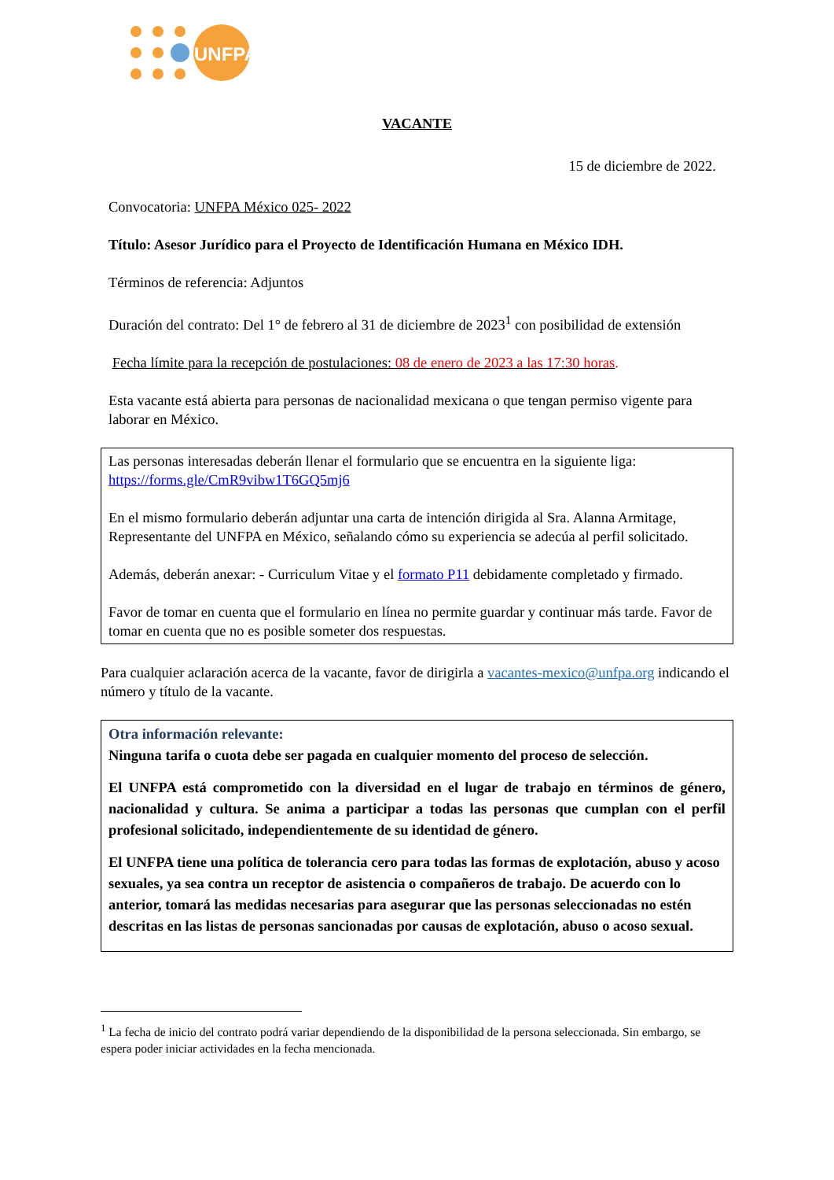UNFPA
VACANTE
15 de diciembre de 2022.
Convocatoria: UNFPA México 025- 2022
Título: Asesor Jurídico para el Proyecto de Identificación Humana en México IDH.
Términos de referencia: Adjuntos
Duración del contrato: Del 1° de febrero al 31 de diciembre de 2023<sup>1</sup> con posibilidad de extensión
Fecha límite para la recepción de postulaciones: 08 de enero de 2023 a las 17:30 horas.
Esta vacante está abierta para personas de nacionalidad mexicana o que tengan permiso vigente para laborar en México.
Las personas interesadas deberán llenar el formulario que se encuentra en la siguiente liga: https://forms.gle/CmR9vibw1T6GQ5mj6
En el mismo formulario deberán adjuntar una carta de intención dirigida al Sra. Alanna Armitage, Representante del UNFPA en México, señalando cómo su experiencia se adecúa al perfil solicitado.
Además, deberán anexar: - Curriculum Vitae y el formato P11 debidamente completado y firmado.
Favor de tomar en cuenta que el formulario en línea no permite guardar y continuar más tarde. Favor de tomar en cuenta que no es posible someter dos respuestas.
Para cualquier aclaración acerca de la vacante, favor de dirigirla a vacantes-mexico@unfpa.org indicando el número y título de la vacante.
Otra información relevante:
Ninguna tarifa o cuota debe ser pagada en cualquier momento del proceso de selección.
El UNFPA está comprometido con la diversidad en el lugar de trabajo en términos de género, nacionalidad y cultura. Se anima a participar a todas las personas que cumplan con el perfil profesional solicitado, independientemente de su identidad de género.
El UNFPA tiene una política de tolerancia cero para todas las formas de explotación, abuso y acoso sexuales, ya sea contra un receptor de asistencia o compañeros de trabajo. De acuerdo con lo anterior, tomará las medidas necesarias para asegurar que las personas seleccionadas no estén descritas en las listas de personas sancionadas por causas de explotación, abuso o acoso sexual.
<sup>1</sup> La fecha de inicio del contrato podrá variar dependiendo de la disponibilidad de la persona seleccionada. Sin embargo, se espera poder iniciar actividades en la fecha mencionada.